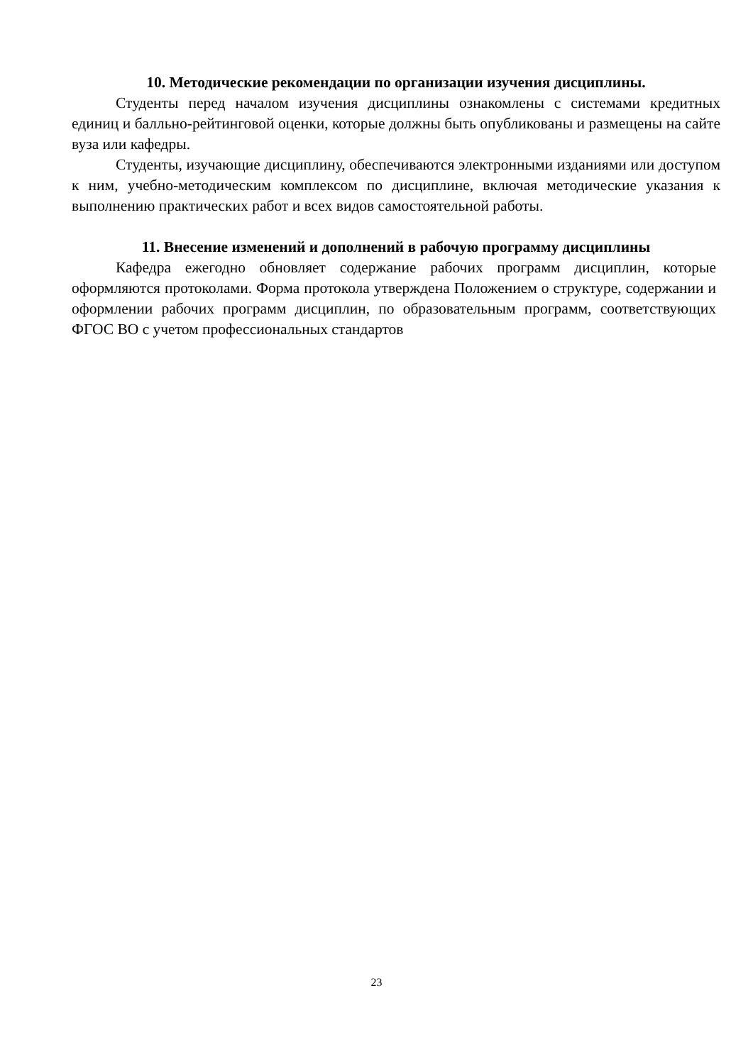10. Методические рекомендации по организации изучения дисциплины.
Студенты перед началом изучения дисциплины ознакомлены с системами кредитных единиц и балльно-рейтинговой оценки, которые должны быть опубликованы и размещены на сайте вуза или кафедры.
Студенты, изучающие дисциплину, обеспечиваются электронными изданиями или доступом к ним, учебно-методическим комплексом по дисциплине, включая методические указания к выполнению практических работ и всех видов самостоятельной работы.
11. Внесение изменений и дополнений в рабочую программу дисциплины
Кафедра ежегодно обновляет содержание рабочих программ дисциплин, которые оформляются протоколами. Форма протокола утверждена Положением о структуре, содержании и оформлении рабочих программ дисциплин, по образовательным программ, соответствующих ФГОС ВО с учетом профессиональных стандартов
23